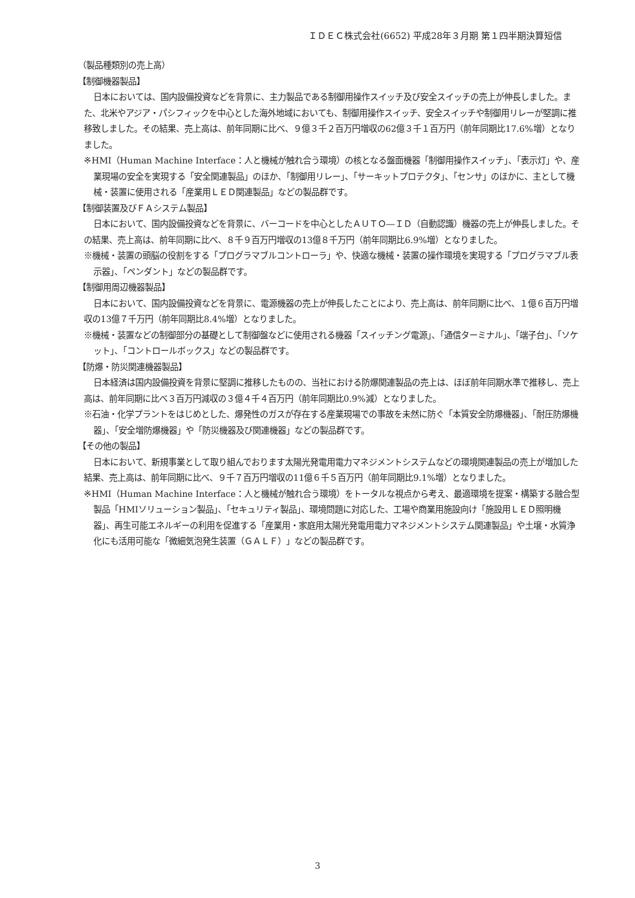ＩＤＥＣ株式会社(6652) 平成28年３月期 第１四半期決算短信
（製品種類別の売上高）
【制御機器製品】
日本においては、国内設備投資などを背景に、主力製品である制御用操作スイッチ及び安全スイッチの売上が伸長しました。また、北米やアジア・パシフィックを中心とした海外地域においても、制御用操作スイッチ、安全スイッチや制御用リレーが堅調に推移致しました。その結果、売上高は、前年同期に比べ、９億３千２百万円増収の62億３千１百万円（前年同期比17.6%増）となりました。
※HMI（Human Machine Interface：人と機械が触れ合う環境）の核となる盤面機器「制御用操作スイッチ」、「表示灯」や、産業現場の安全を実現する「安全関連製品」のほか、「制御用リレー」、「サーキットプロテクタ」、「センサ」のほかに、主として機械・装置に使用される「産業用ＬＥＤ関連製品」などの製品群です。
【制御装置及びＦＡシステム製品】
日本において、国内設備投資などを背景に、バーコードを中心としたＡＵＴＯ―ＩＤ（自動認識）機器の売上が伸長しました。その結果、売上高は、前年同期に比べ、８千９百万円増収の13億８千万円（前年同期比6.9%増）となりました。
※機械・装置の頭脳の役割をする「プログラマブルコントローラ」や、快適な機械・装置の操作環境を実現する「プログラマブル表示器」、「ペンダント」などの製品群です。
【制御用周辺機器製品】
日本において、国内設備投資などを背景に、電源機器の売上が伸長したことにより、売上高は、前年同期に比べ、１億６百万円増収の13億７千万円（前年同期比8.4%増）となりました。
※機械・装置などの制御部分の基礎として制御盤などに使用される機器「スイッチング電源」、「通信ターミナル」、「端子台」、「ソケット」、「コントロールボックス」などの製品群です。
【防爆・防災関連機器製品】
日本経済は国内設備投資を背景に堅調に推移したものの、当社における防爆関連製品の売上は、ほぼ前年同期水準で推移し、売上高は、前年同期に比べ３百万円減収の３億４千４百万円（前年同期比0.9%減）となりました。
※石油・化学プラントをはじめとした、爆発性のガスが存在する産業現場での事故を未然に防ぐ「本質安全防爆機器」、「耐圧防爆機器」、「安全増防爆機器」や「防災機器及び関連機器」などの製品群です。
【その他の製品】
日本において、新規事業として取り組んでおります太陽光発電用電力マネジメントシステムなどの環境関連製品の売上が増加した結果、売上高は、前年同期に比べ、９千７百万円増収の11億６千５百万円（前年同期比9.1%増）となりました。
※HMI（Human Machine Interface：人と機械が触れ合う環境）をトータルな視点から考え、最適環境を提案・構築する融合型製品「HMIソリューション製品」、「セキュリティ製品」、環境問題に対応した、工場や商業用施設向け「施設用ＬＥＤ照明機器」、再生可能エネルギーの利用を促進する「産業用・家庭用太陽光発電用電力マネジメントシステム関連製品」や土壌・水質浄化にも活用可能な「微細気泡発生装置（ＧＡＬＦ）」などの製品群です。
3